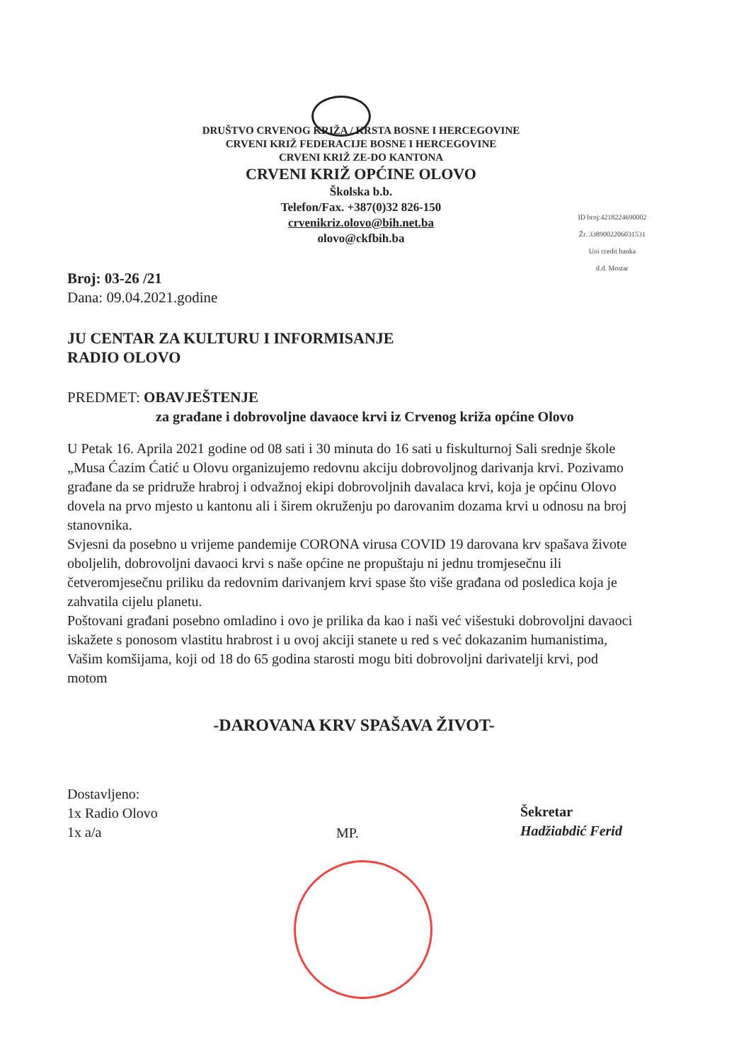DRUŠTVO CRVENOG KRIŽA / KRSTA BOSNE I HERCEGOVINE
CRVENI KRIŽ FEDERACIJE BOSNE I HERCEGOVINE
CRVENI KRIŽ ZE-DO KANTONA
CRVENI KRIŽ OPĆINE OLOVO
Školska b.b.
Telefon/Fax. +387(0)32 826-150
crvenikriz.olovo@bih.net.ba
olovo@ckfbih.ba
ID broj:4218224690002
Žr. 3389002206031531
Uni credit banka
d.d. Mostar
Broj: 03-26 /21
Dana: 09.04.2021.godine
JU CENTAR ZA KULTURU I INFORMISANJE
RADIO OLOVO
PREDMET: OBAVJEŠTENJE
za građane i dobrovoljne davaoce krvi iz Crvenog križa općine Olovo
U Petak 16. Aprila 2021 godine od 08 sati i 30 minuta do 16 sati u fiskulturnoj Sali srednje škole „Musa Ćazim Ćatić u Olovu organizujemo redovnu akciju dobrovoljnog darivanja krvi. Pozivamo građane da se pridruže hrabroj i odvažnoj ekipi dobrovoljnih davalaca krvi, koja je općinu Olovo dovela na prvo mjesto u kantonu ali i širem okruženju po darovanim dozama krvi u odnosu na broj stanovnika.
Svjesni da posebno u vrijeme pandemije CORONA virusa COVID 19 darovana krv spašava živote oboljelih, dobrovoljni davaoci krvi s naše općine ne propuštaju ni jednu tromjesečnu ili četveromjesečnu priliku da redovnim darivanjem krvi spase što više građana od posledica koja je zahvatila cijelu planetu.
Poštovani građani posebno omladino i ovo je prilika da kao i naši već višestuki dobrovoljni davaoci iskažete s ponosom vlastitu hrabrost i u ovoj akciji stanete u red s već dokazanim humanistima, Vašim komšijama, koji od 18 do 65 godina starosti mogu biti dobrovoljni darivatelji krvi, pod motom
-DAROVANA KRV SPAŠAVA ŽIVOT-
Dostavljeno:
1x Radio Olovo
1x a/a
MP.
Šekretar
Hadžiabdić Ferid